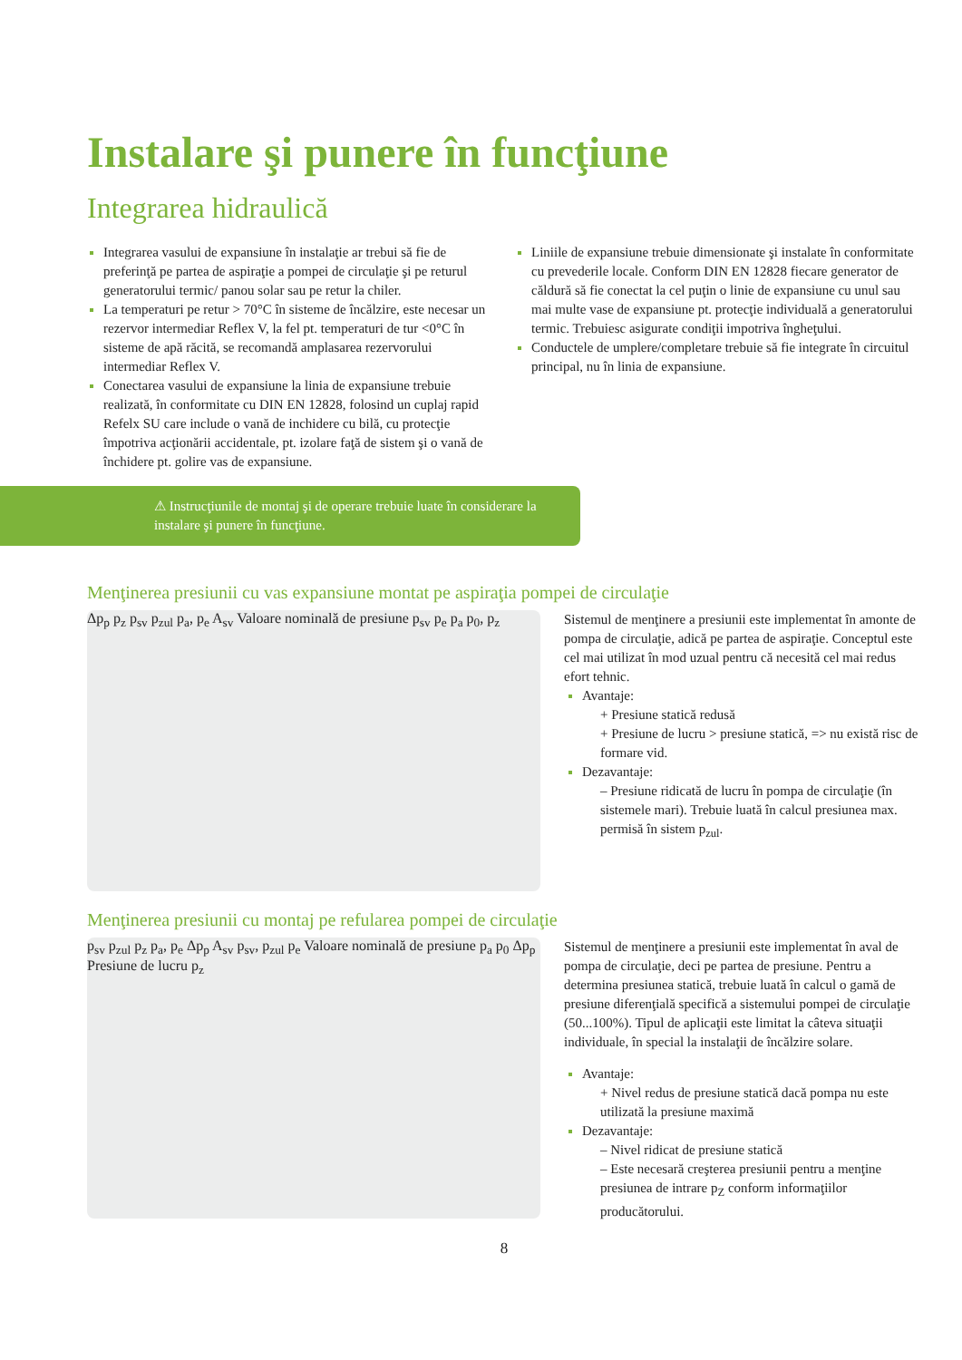Instalare şi punere în funcţiune
Integrarea hidraulică
Integrarea vasului de expansiune în instalaţie ar trebui să fie de preferinţă pe partea de aspiraţie a pompei de circulaţie şi pe returul generatorului termic/ panou solar sau pe retur la chiler.
La temperaturi pe retur > 70°C în sisteme de încălzire, este necesar un rezervor intermediar Reflex V, la fel pt. temperaturi de tur <0°C în sisteme de apă răcită, se recomandă amplasarea rezervorului intermediar Reflex V.
Conectarea vasului de expansiune la linia de expansiune trebuie realizată, în conformitate cu DIN EN 12828, folosind un cuplaj rapid Refelx SU care include o vană de inchidere cu bilă, cu protecţie împotriva acţionării accidentale, pt. izolare faţă de sistem şi o vană de închidere pt. golire vas de expansiune.
Liniile de expansiune trebuie dimensionate şi instalate în conformitate cu prevederile locale. Conform DIN EN 12828 fiecare generator de căldură să fie conectat la cel puţin o linie de expansiune cu unul sau mai multe vase de expansiune pt. protecţie individuală a generatorului termic. Trebuiesc asigurate condiţii impotriva îngheţului.
Conductele de umplere/completare trebuie să fie integrate în circuitul principal, nu în linia de expansiune.
⚠ Instrucţiunile de montaj şi de operare trebuie luate în considerare la instalare şi punere în funcţiune.
Menţinerea presiunii cu vas expansiune montat pe aspiraţia pompei de circulaţie
Δp<sub>p</sub> p<sub>z</sub> p<sub>sv</sub> p<sub>zul</sub> p<sub>a</sub>, p<sub>e</sub> A<sub>sv</sub> Valoare nominală de presiune p<sub>sv</sub> p<sub>e</sub> p<sub>a</sub> p<sub>0</sub>, p<sub>z</sub>
Sistemul de menţinere a presiunii este implementat în amonte de pompa de circulaţie, adică pe partea de aspiraţie. Conceptul este cel mai utilizat în mod uzual pentru că necesită cel mai redus efort tehnic.
Avantaje:
+ Presiune statică redusă
+ Presiune de lucru > presiune statică, => nu există risc de formare vid.
Dezavantaje:
– Presiune ridicată de lucru în pompa de circulaţie (în sistemele mari). Trebuie luată în calcul presiunea max. permisă în sistem p<sub>zul</sub>.
Menţinerea presiunii cu montaj pe refularea pompei de circulaţie
p<sub>sv</sub> p<sub>zul</sub> p<sub>z</sub> p<sub>a</sub>, p<sub>e</sub> Δp<sub>p</sub> A<sub>sv</sub> p<sub>sv</sub>, p<sub>zul</sub> p<sub>e</sub> Valoare nominală de presiune p<sub>a</sub> p<sub>0</sub> Δp<sub>p</sub> Presiune de lucru p<sub>z</sub>
Sistemul de menţinere a presiunii este implementat în aval de pompa de circulaţie, deci pe partea de presiune. Pentru a determina presiunea statică, trebuie luată în calcul o gamă de presiune diferenţială specifică a sistemului pompei de circulaţie (50...100%). Tipul de aplicaţii este limitat la câteva situaţii individuale, în special la instalaţii de încălzire solare.
Avantaje:
+ Nivel redus de presiune statică dacă pompa nu este utilizată la presiune maximă
Dezavantaje:
– Nivel ridicat de presiune statică
– Este necesară creşterea presiunii pentru a menţine presiunea de intrare p<sub>Z</sub> conform informaţiilor producătorului.
8